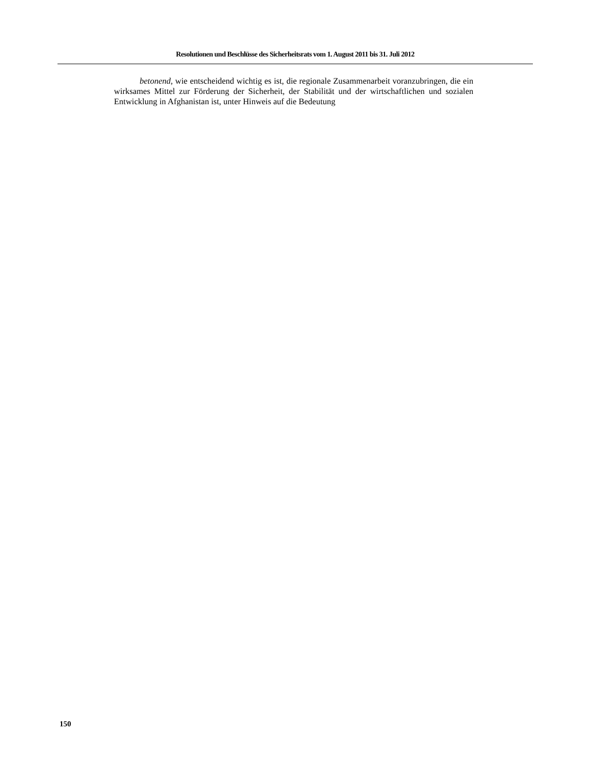Resolutionen und Beschlüsse des Sicherheitsrats vom 1. August 2011 bis 31. Juli 2012
betonend, wie entscheidend wichtig es ist, die regionale Zusammenarbeit voranzubringen, die ein wirksames Mittel zur Förderung der Sicherheit, der Stabilität und der wirtschaftlichen und sozialen Entwicklung in Afghanistan ist, unter Hinweis auf die Bedeutung
150